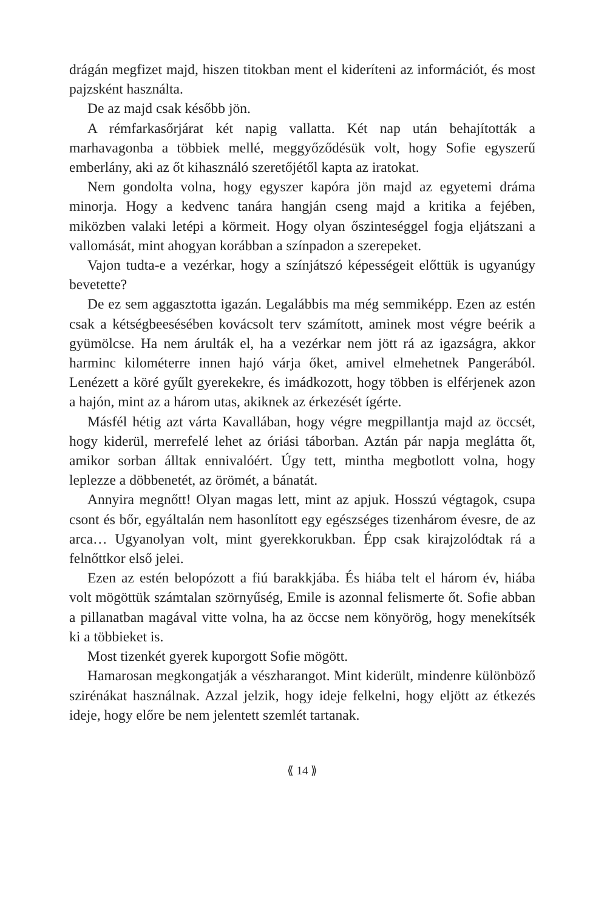drágán megfizet majd, hiszen titokban ment el kideríteni az információt, és most pajzsként használta.
De az majd csak később jön.
A rémfarkasőrjárat két napig vallatta. Két nap után behajították a marhavagonba a többiek mellé, meggyőződésük volt, hogy Sofie egyszerű emberlány, aki az őt kihasználó szeretőjétől kapta az iratokat.
Nem gondolta volna, hogy egyszer kapóra jön majd az egyetemi dráma minorja. Hogy a kedvenc tanára hangján cseng majd a kritika a fejében, miközben valaki letépi a körmeit. Hogy olyan őszinteséggel fogja eljátszani a vallomását, mint ahogyan korábban a színpadon a szerepeket.
Vajon tudta-e a vezérkar, hogy a színjátszó képességeit előttük is ugyanúgy bevetette?
De ez sem aggasztotta igazán. Legalábbis ma még semmiképp. Ezen az estén csak a kétségbeesésében kovácsolt terv számított, aminek most végre beérik a gyümölcse. Ha nem árulták el, ha a vezérkar nem jött rá az igazságra, akkor harminc kilométerre innen hajó várja őket, amivel elmehetnek Pangerából. Lenézett a köré gyűlt gyerekekre, és imádkozott, hogy többen is elférjenek azon a hajón, mint az a három utas, akiknek az érkezését ígérte.
Másfél hétig azt várta Kavallában, hogy végre megpillantja majd az öccsét, hogy kiderül, merrefelé lehet az óriási táborban. Aztán pár napja meglátta őt, amikor sorban álltak ennivalóért. Úgy tett, mintha megbotlott volna, hogy leplezze a döbbenetét, az örömét, a bánatát.
Annyira megnőtt! Olyan magas lett, mint az apjuk. Hosszú végtagok, csupa csont és bőr, egyáltalán nem hasonlított egy egészséges tizenhárom évesre, de az arca… Ugyanolyan volt, mint gyerekkorukban. Épp csak kirajzolódtak rá a felnőttkor első jelei.
Ezen az estén belopózott a fiú barakkjába. És hiába telt el három év, hiába volt mögöttük számtalan szörnyűség, Emile is azonnal felismerte őt. Sofie abban a pillanatban magával vitte volna, ha az öccse nem könyörög, hogy menekítsék ki a többieket is.
Most tizenkét gyerek kuporgott Sofie mögött.
Hamarosan megkongatják a vészharangot. Mint kiderült, mindenre különböző szirénákat használnak. Azzal jelzik, hogy ideje felkelni, hogy eljött az étkezés ideje, hogy előre be nem jelentett szemlét tartanak.
⟪ 14 ⟫